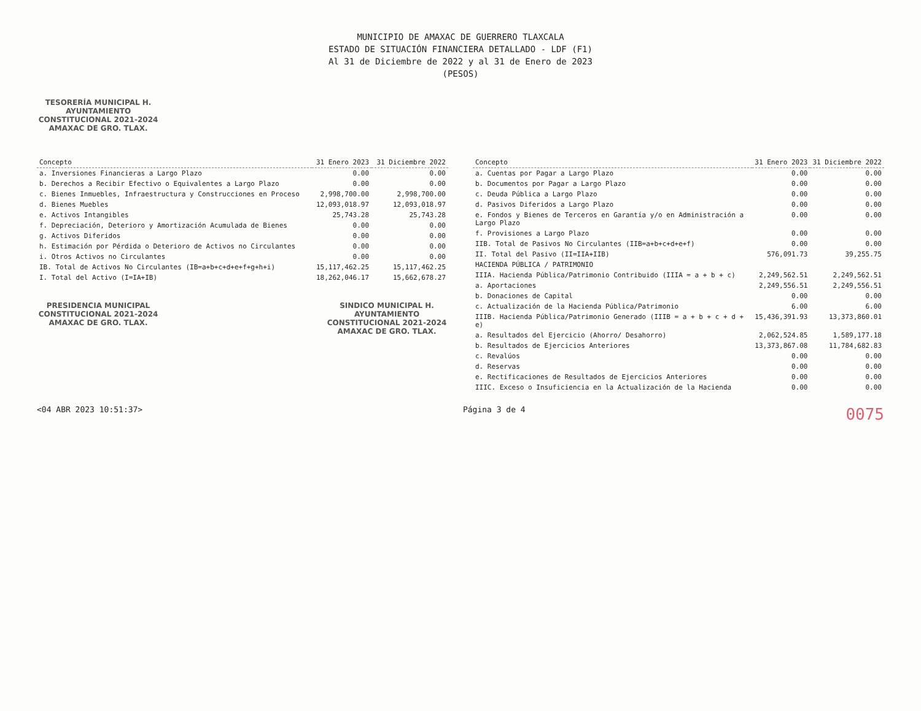MUNICIPIO DE AMAXAC DE GUERRERO TLAXCALA
ESTADO DE SITUACIÓN FINANCIERA DETALLADO - LDF (F1)
Al 31 de Diciembre de 2022 y al 31 de Enero de 2023
(PESOS)
TESORERÍA MUNICIPAL H. AYUNTAMIENTO CONSTITUCIONAL 2021-2024 AMAXAC DE GRO. TLAX.
| Concepto | 31 Enero 2023 | 31 Diciembre 2022 |
| --- | --- | --- |
| a. Inversiones Financieras a Largo Plazo | 0.00 | 0.00 |
| b. Derechos a Recibir Efectivo o Equivalentes a Largo Plazo | 0.00 | 0.00 |
| c. Bienes Inmuebles, Infraestructura y Construcciones en Proceso | 2,998,700.00 | 2,998,700.00 |
| d. Bienes Muebles | 12,093,018.97 | 12,093,018.97 |
| e. Activos Intangibles | 25,743.28 | 25,743.28 |
| f. Depreciación, Deterioro y Amortización Acumulada de Bienes | 0.00 | 0.00 |
| g. Activos Diferidos | 0.00 | 0.00 |
| h. Estimación por Pérdida o Deterioro de Activos no Circulantes | 0.00 | 0.00 |
| i. Otros Activos no Circulantes | 0.00 | 0.00 |
| IB. Total de Activos No Circulantes (IB=a+b+c+d+e+f+g+h+i) | 15,117,462.25 | 15,117,462.25 |
| I. Total del Activo (I=IA+IB) | 18,262,046.17 | 15,662,678.27 |
PRESIDENCIA MUNICIPAL CONSTITUCIONAL 2021-2024 AMAXAC DE GRO. TLAX.
SINDICO MUNICIPAL H. AYUNTAMIENTO CONSTITUCIONAL 2021-2024 AMAXAC DE GRO. TLAX.
| Concepto | 31 Enero 2023 | 31 Diciembre 2022 |
| --- | --- | --- |
| a. Cuentas por Pagar a Largo Plazo | 0.00 | 0.00 |
| b. Documentos por Pagar a Largo Plazo | 0.00 | 0.00 |
| c. Deuda Pública a Largo Plazo | 0.00 | 0.00 |
| d. Pasivos Diferidos a Largo Plazo | 0.00 | 0.00 |
| e. Fondos y Bienes de Terceros en Garantía y/o en Administración a Largo Plazo | 0.00 | 0.00 |
| f. Provisiones a Largo Plazo | 0.00 | 0.00 |
| IIB. Total de Pasivos No Circulantes (IIB=a+b+c+d+e+f) | 0.00 | 0.00 |
| II. Total del Pasivo (II=IIA+IIB) | 576,091.73 | 39,255.75 |
| HACIENDA PÚBLICA / PATRIMONIO | | |
| IIIA. Hacienda Pública/Patrimonio Contribuido (IIIA = a + b + c) | 2,249,562.51 | 2,249,562.51 |
| a. Aportaciones | 2,249,556.51 | 2,249,556.51 |
| b. Donaciones de Capital | 0.00 | 0.00 |
| c. Actualización de la Hacienda Pública/Patrimonio | 6.00 | 6.00 |
| IIIB. Hacienda Pública/Patrimonio Generado (IIIB = a + b + c + d + e) | 15,436,391.93 | 13,373,860.01 |
| a. Resultados del Ejercicio (Ahorro/ Desahorro) | 2,062,524.85 | 1,589,177.18 |
| b. Resultados de Ejercicios Anteriores | 13,373,867.08 | 11,784,682.83 |
| c. Revalúos | 0.00 | 0.00 |
| d. Reservas | 0.00 | 0.00 |
| e. Rectificaciones de Resultados de Ejercicios Anteriores | 0.00 | 0.00 |
| IIIC. Exceso o Insuficiencia en la Actualización de la Hacienda | 0.00 | 0.00 |
<04 ABR 2023 10:51:37> Página 3 de 4 0075